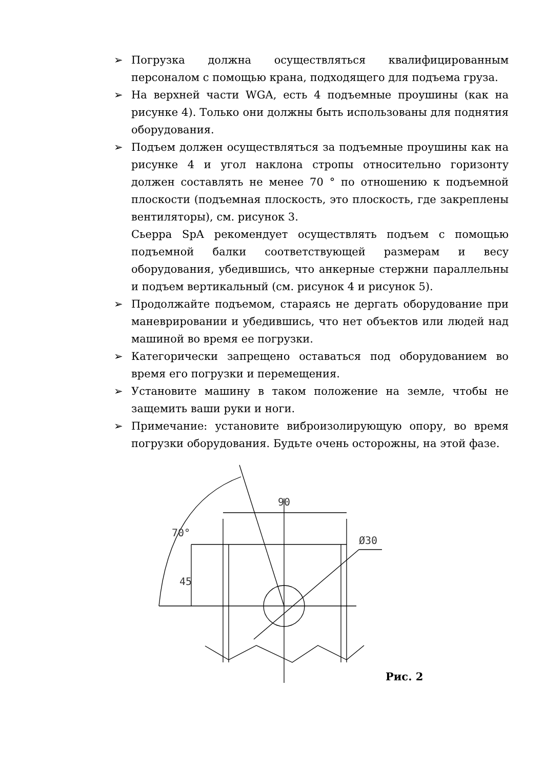➢ Погрузка должна осуществляться квалифицированным персоналом с помощью крана, подходящего для подъема груза.
➢ На верхней части WGA, есть 4 подъемные проушины (как на рисунке 4). Только они должны быть использованы для поднятия оборудования.
➢ Подъем должен осуществляться за подъемные проушины как на рисунке 4 и угол наклона стропы относительно горизонту должен составлять не менее 70 ° по отношению к подъемной плоскости (подъемная плоскость, это плоскость, где закреплены вентиляторы), см. рисунок 3.
Сьерра SpA рекомендует осуществлять подъем с помощью подъемной балки соответствующей размерам и весу оборудования, убедившись, что анкерные стержни параллельны и подъем вертикальный (см. рисунок 4 и рисунок 5).
➢ Продолжайте подъемом, стараясь не дергать оборудование при маневрировании и убедившись, что нет объектов или людей над машиной во время ее погрузки.
➢ Категорически запрещено оставаться под оборудованием во время его погрузки и перемещения.
➢ Установите машину в таком положение на земле, чтобы не защемить ваши руки и ноги.
➢ Примечание: установите виброизолирующую опору, во время погрузки оборудования. Будьте очень осторожны, на этой фазе.
90
70°
Ø30
45
Рис. 2